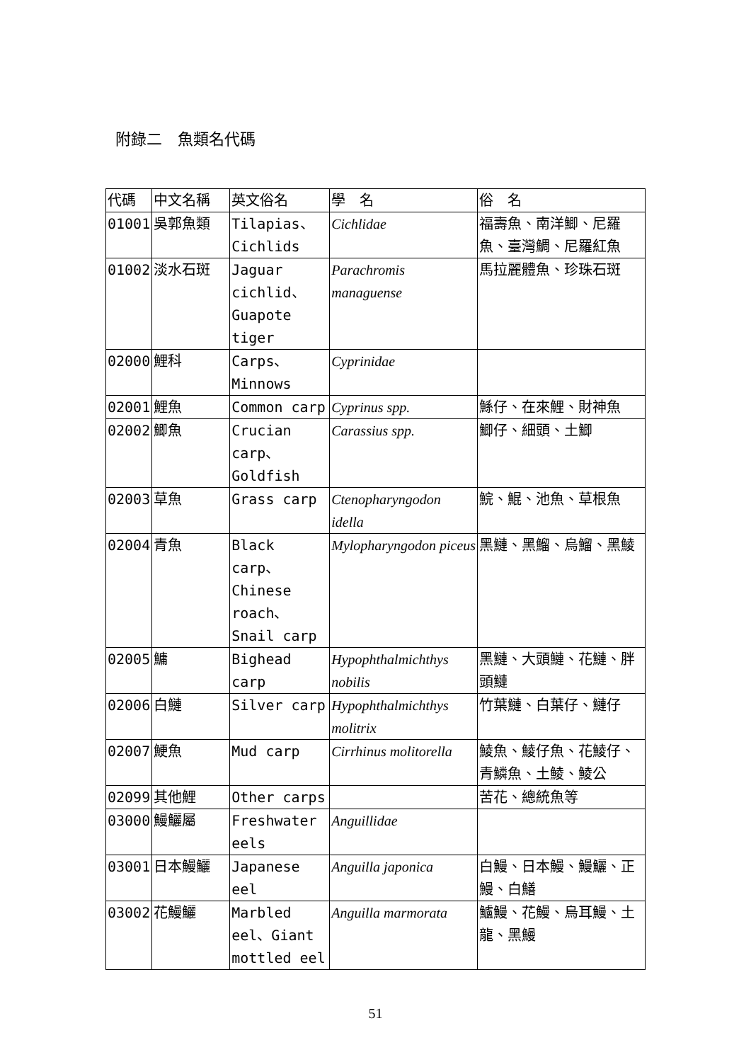附錄二　魚類名代碼
| 代碼 | 中文名稱 | 英文俗名 | 學 名 | 俗 名 |
| --- | --- | --- | --- | --- |
| 01001 | 吳郭魚類 | Tilapias、Cichlids | Cichlidae | 福壽魚、南洋鯽、尼羅魚、臺灣鯛、尼羅紅魚 |
| 01002 | 淡水石斑 | Jaguar cichlid、Guapote tiger | Parachromis managuense | 馬拉麗體魚、珍珠石斑 |
| 02000 | 鯉科 | Carps、Minnows | Cyprinidae | |
| 02001 | 鯉魚 | Common carp | Cyprinus spp. | 鯀仔、在來鯉、財神魚 |
| 02002 | 鯽魚 | Crucian carp、Goldfish | Carassius spp. | 鯽仔、細頭、土鯽 |
| 02003 | 草魚 | Grass carp | Ctenopharyngodon idella | 鯇、鯤、池魚、草根魚 |
| 02004 | 青魚 | Black carp、Chinese roach、Snail carp | Mylopharyngodon piceus | 黑鰱、黑鰡、烏鰡、黑鯪 |
| 02005 | 鱅 | Bighead carp | Hypophthalmichthys nobilis | 黑鰱、大頭鰱、花鰱、胖頭鰱 |
| 02006 | 白鰱 | Silver carp | Hypophthalmichthys molitrix | 竹葉鰱、白葉仔、鰱仔 |
| 02007 | 鯁魚 | Mud carp | Cirrhinus molitorella | 鯪魚、鯪仔魚、花鯪仔、青鱗魚、土鯪、鯪公 |
| 02099 | 其他鯉 | Other carps | | 苦花、總統魚等 |
| 03000 | 鰻鱺屬 | Freshwater eels | Anguillidae | |
| 03001 | 日本鰻鱺 | Japanese eel | Anguilla japonica | 白鰻、日本鰻、鰻鱺、正鰻、白鱔 |
| 03002 | 花鰻鱺 | Marbled eel、Giant mottled eel | Anguilla marmorata | 鱸鰻、花鰻、烏耳鰻、土龍、黑鰻 |
51